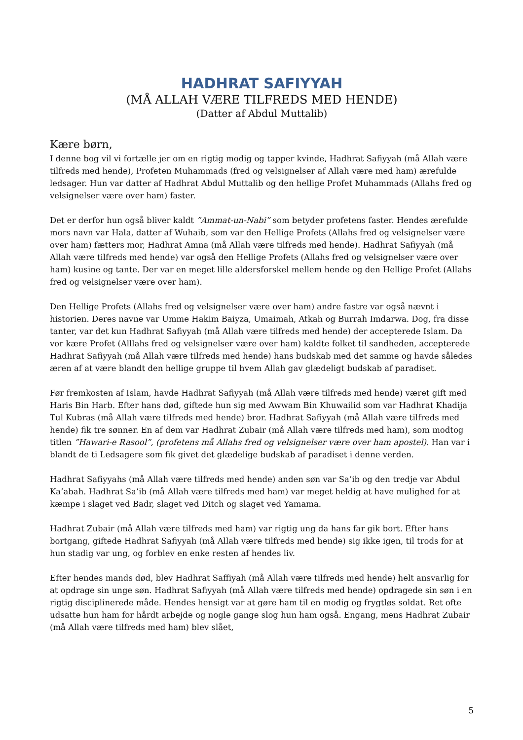HADHRAT SAFIYYAH
(MÅ ALLAH VÆRE TILFREDS MED HENDE)
(Datter af Abdul Muttalib)
Kære børn,
I denne bog vil vi fortælle jer om en rigtig modig og tapper kvinde, Hadhrat Safiyyah (må Allah være tilfreds med hende), Profeten Muhammads (fred og velsignelser af Allah være med ham) ærefulde ledsager. Hun var datter af Hadhrat Abdul Muttalib og den hellige Profet Muhammads (Allahs fred og velsignelser være over ham) faster.
Det er derfor hun også bliver kaldt ”Ammat-un-Nabi” som betyder profetens faster. Hendes ærefulde mors navn var Hala, datter af Wuhaib, som var den Hellige Profets (Allahs fred og velsignelser være over ham) fætters mor, Hadhrat Amna (må Allah være tilfreds med hende). Hadhrat Safiyyah (må Allah være tilfreds med hende) var også den Hellige Profets (Allahs fred og velsignelser være over ham) kusine og tante. Der var en meget lille aldersforskel mellem hende og den Hellige Profet (Allahs fred og velsignelser være over ham).
Den Hellige Profets (Allahs fred og velsignelser være over ham) andre fastre var også nævnt i historien. Deres navne var Umme Hakim Baiyza, Umaimah, Atkah og Burrah Imdarwa. Dog, fra disse tanter, var det kun Hadhrat Safiyyah (må Allah være tilfreds med hende) der accepterede Islam. Da vor kære Profet (Alllahs fred og velsignelser være over ham) kaldte folket til sandheden, accepterede Hadhrat Safiyyah (må Allah være tilfreds med hende) hans budskab med det samme og havde således æren af at være blandt den hellige gruppe til hvem Allah gav glædeligt budskab af paradiset.
Før fremkosten af Islam, havde Hadhrat Safiyyah (må Allah være tilfreds med hende) været gift med Haris Bin Harb. Efter hans død, giftede hun sig med Awwam Bin Khuwailid som var Hadhrat Khadija Tul Kubras (må Allah være tilfreds med hende) bror. Hadhrat Safiyyah (må Allah være tilfreds med hende) fik tre sønner. En af dem var Hadhrat Zubair (må Allah være tilfreds med ham), som modtog titlen ”Hawari-e Rasool”, (profetens må Allahs fred og velsignelser være over ham apostel). Han var i blandt de ti Ledsagere som fik givet det glædelige budskab af paradiset i denne verden.
Hadhrat Safiyyahs (må Allah være tilfreds med hende) anden søn var Sa’ib og den tredje var Abdul Ka’abah. Hadhrat Sa’ib (må Allah være tilfreds med ham) var meget heldig at have mulighed for at kæmpe i slaget ved Badr, slaget ved Ditch og slaget ved Yamama.
Hadhrat Zubair (må Allah være tilfreds med ham) var rigtig ung da hans far gik bort. Efter hans bortgang, giftede Hadhrat Safiyyah (må Allah være tilfreds med hende) sig ikke igen, til trods for at hun stadig var ung, og forblev en enke resten af hendes liv.
Efter hendes mands død, blev Hadhrat Saffiyah (må Allah være tilfreds med hende) helt ansvarlig for at opdrage sin unge søn. Hadhrat Safiyyah (må Allah være tilfreds med hende) opdragede sin søn i en rigtig disciplinerede måde. Hendes hensigt var at gøre ham til en modig og frygtløs soldat. Ret ofte udsatte hun ham for hårdt arbejde og nogle gange slog hun ham også. Engang, mens Hadhrat Zubair (må Allah være tilfreds med ham) blev slået,
5